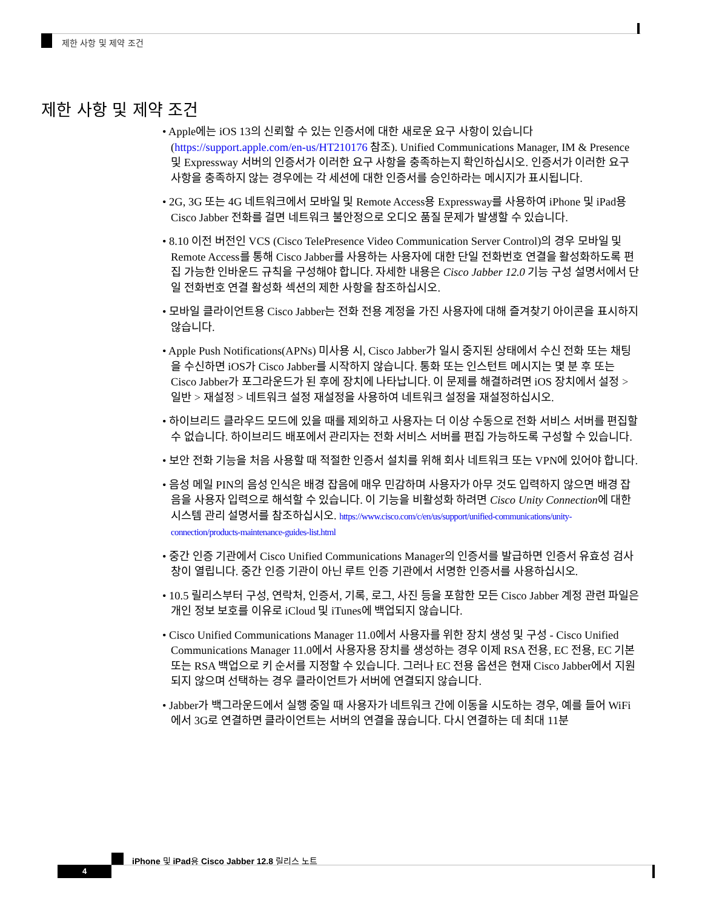제한 사항 및 제약 조건
제한 사항 및 제약 조건
• Apple에는 iOS 13의 신뢰할 수 있는 인증서에 대한 새로운 요구 사항이 있습니다 (https://support.apple.com/en-us/HT210176 참조). Unified Communications Manager, IM & Presence 및 Expressway 서버의 인증서가 이러한 요구 사항을 충족하는지 확인하십시오. 인증서가 이러한 요구 사항을 충족하지 않는 경우에는 각 세션에 대한 인증서를 승인하라는 메시지가 표시됩니다.
• 2G, 3G 또는 4G 네트워크에서 모바일 및 Remote Access용 Expressway를 사용하여 iPhone 및 iPad용 Cisco Jabber 전화를 걸면 네트워크 불안정으로 오디오 품질 문제가 발생할 수 있습니다.
• 8.10 이전 버전인 VCS (Cisco TelePresence Video Communication Server Control)의 경우 모바일 및 Remote Access를 통해 Cisco Jabber를 사용하는 사용자에 대한 단일 전화번호 연결을 활성화하도록 편집 가능한 인바운드 규칙을 구성해야 합니다. 자세한 내용은 Cisco Jabber 12.0 기능 구성 설명서에서 단일 전화번호 연결 활성화 섹션의 제한 사항을 참조하십시오.
• 모바일 클라이언트용 Cisco Jabber는 전화 전용 계정을 가진 사용자에 대해 즐겨찾기 아이콘을 표시하지 않습니다.
• Apple Push Notifications(APNs) 미사용 시, Cisco Jabber가 일시 중지된 상태에서 수신 전화 또는 채팅을 수신하면 iOS가 Cisco Jabber를 시작하지 않습니다. 통화 또는 인스턴트 메시지는 몇 분 후 또는 Cisco Jabber가 포그라운드가 된 후에 장치에 나타납니다. 이 문제를 해결하려면 iOS 장치에서 설정 > 일반 > 재설정 > 네트워크 설정 재설정을 사용하여 네트워크 설정을 재설정하십시오.
• 하이브리드 클라우드 모드에 있을 때를 제외하고 사용자는 더 이상 수동으로 전화 서비스 서버를 편집할 수 없습니다. 하이브리드 배포에서 관리자는 전화 서비스 서버를 편집 가능하도록 구성할 수 있습니다.
• 보안 전화 기능을 처음 사용할 때 적절한 인증서 설치를 위해 회사 네트워크 또는 VPN에 있어야 합니다.
• 음성 메일 PIN의 음성 인식은 배경 잡음에 매우 민감하며 사용자가 아무 것도 입력하지 않으면 배경 잡음을 사용자 입력으로 해석할 수 있습니다. 이 기능을 비활성화 하려면 Cisco Unity Connection에 대한 시스템 관리 설명서를 참조하십시오. https://www.cisco.com/c/en/us/support/unified-communications/unity-connection/products-maintenance-guides-list.html
• 중간 인증 기관에서 Cisco Unified Communications Manager의 인증서를 발급하면 인증서 유효성 검사 창이 열립니다. 중간 인증 기관이 아닌 루트 인증 기관에서 서명한 인증서를 사용하십시오.
• 10.5 릴리스부터 구성, 연락처, 인증서, 기록, 로그, 사진 등을 포함한 모든 Cisco Jabber 계정 관련 파일은 개인 정보 보호를 이유로 iCloud 및 iTunes에 백업되지 않습니다.
• Cisco Unified Communications Manager 11.0에서 사용자를 위한 장치 생성 및 구성 - Cisco Unified Communications Manager 11.0에서 사용자용 장치를 생성하는 경우 이제 RSA 전용, EC 전용, EC 기본 또는 RSA 백업으로 키 순서를 지정할 수 있습니다. 그러나 EC 전용 옵션은 현재 Cisco Jabber에서 지원되지 않으며 선택하는 경우 클라이언트가 서버에 연결되지 않습니다.
• Jabber가 백그라운드에서 실행 중일 때 사용자가 네트워크 간에 이동을 시도하는 경우, 예를 들어 WiFi에서 3G로 연결하면 클라이언트는 서버의 연결을 끊습니다. 다시 연결하는 데 최대 11분
iPhone 및 iPad용 Cisco Jabber 12.8 릴리스 노트
4